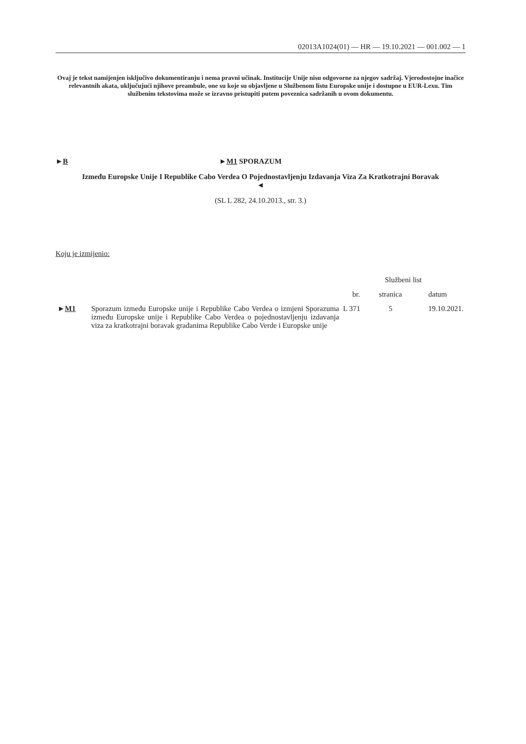02013A1024(01) — HR — 19.10.2021 — 001.002 — 1
Ovaj je tekst namijenjen isključivo dokumentiranju i nema pravni učinak. Institucije Unije nisu odgovorne za njegov sadržaj. Vjerodostojne inačice relevantnih akata, uključujući njihove preambule, one su koje su objavljene u Službenom listu Europske unije i dostupne u EUR-Lexu. Tim službenim tekstovima može se izravno pristupiti putem poveznica sadržanih u ovom dokumentu.
►B ►M1 SPORAZUM
Između Europske Unije I Republike Cabo Verdea O Pojednostavljenju Izdavanja Viza Za Kratkotrajni Boravak ◄
(SL L 282, 24.10.2013., str. 3.)
Koju je izmijenio:
| | | Službeni list | | |
| --- | --- | --- | --- | --- |
| | | br. | stranica | datum |
| ► M1 | Sporazum između Europske unije i Republike Cabo Verdea o izmjeni Sporazuma između Europske unije i Republike Cabo Verdea o pojednostavljenju izdavanja viza za kratkotrajni boravak građanima Republike Cabo Verde i Europske unije | L 371 | 5 | 19.10.2021. |